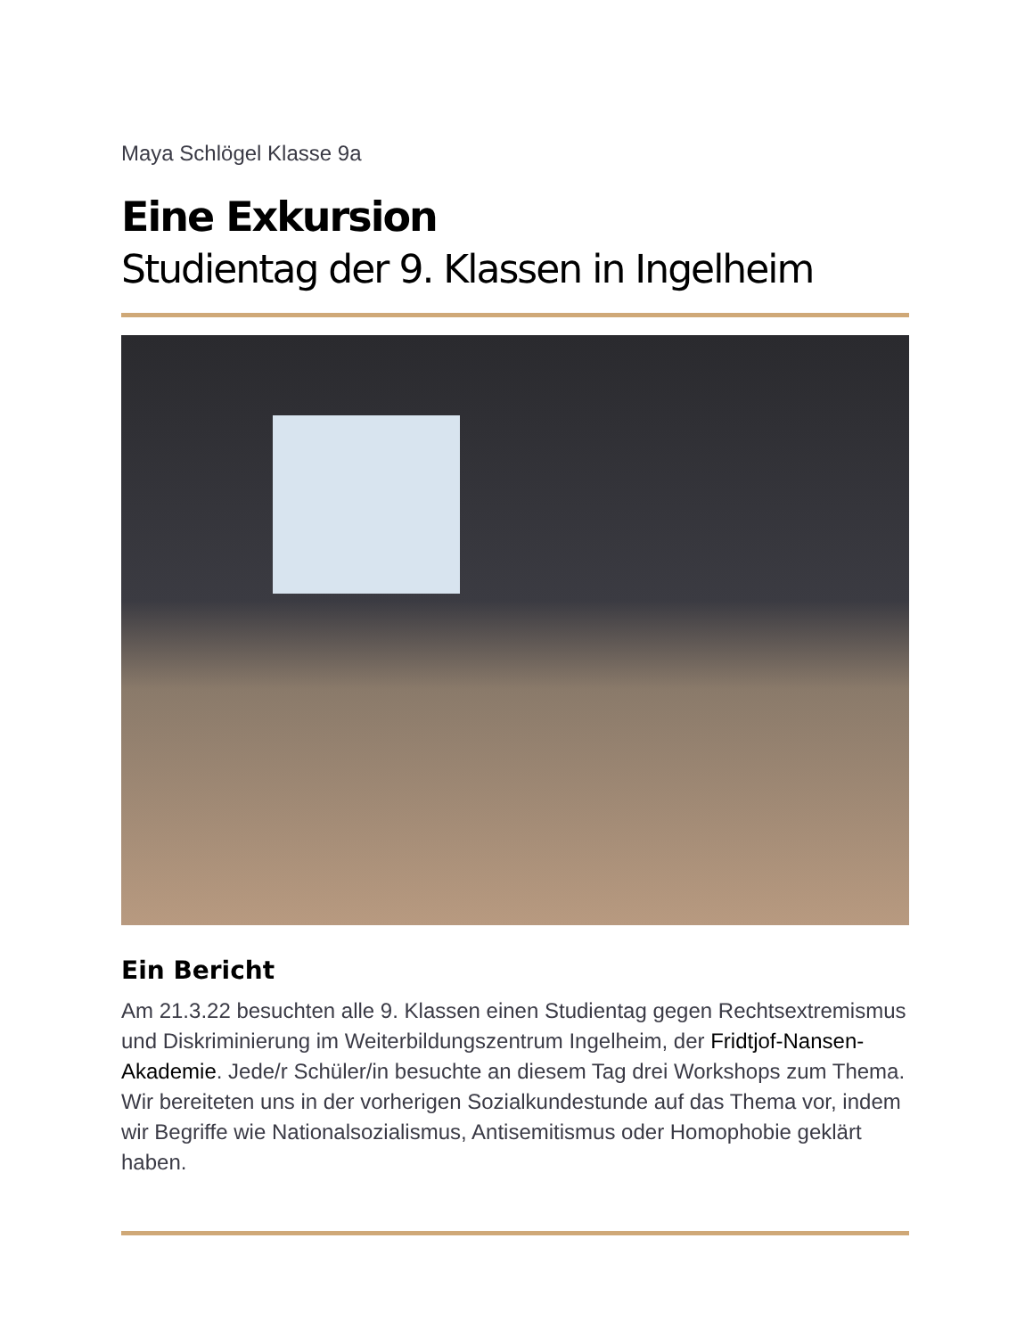Maya Schlögel Klasse 9a
Eine Exkursion
Studientag der 9. Klassen in Ingelheim
Ein Bericht
Am 21.3.22 besuchten alle 9. Klassen einen Studientag gegen Rechtsextremismus und Diskriminierung im Weiterbildungszentrum Ingelheim, der Fridtjof-Nansen-Akademie. Jede/r Schüler/in besuchte an diesem Tag drei Workshops zum Thema. Wir bereiteten uns in der vorherigen Sozialkundestunde auf das Thema vor, indem wir Begriffe wie Nationalsozialismus, Antisemitismus oder Homophobie geklärt haben.